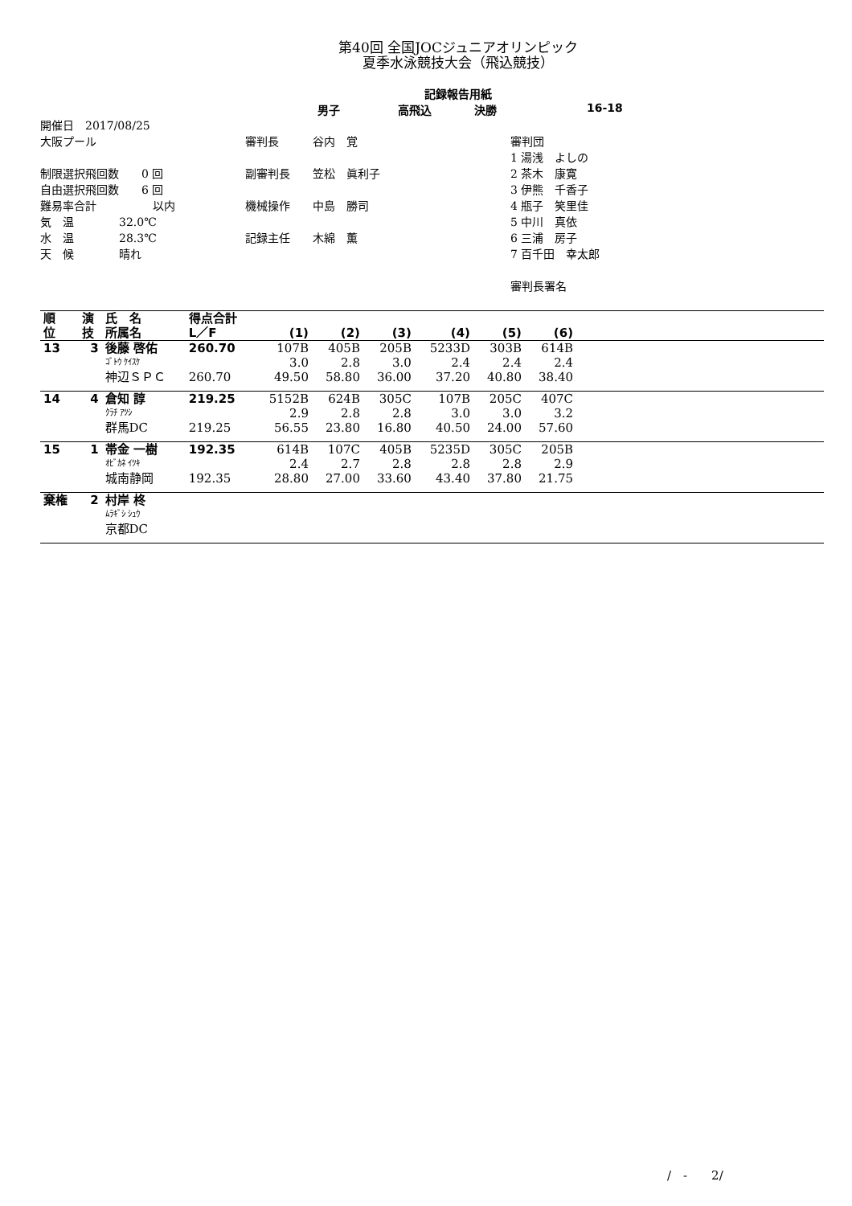第40回 全国JOCジュニアオリンピック
夏季水泳競技大会（飛込競技）
記録報告用紙
男子 高飛込 決勝 16-18
開催日　2017/08/25
大阪プール
制限選択飛回数　　0 回
自由選択飛回数　　6 回
難易率合計　　　　　以内
気　温　　　　32.0℃
水　温　　　　28.3℃
天　候　　　　晴れ
審判長　　　谷内　覚
副審判長　　笠松　眞利子
機械操作　　中島　勝司
記録主任　　木綿　薫
審判団
1 湯浅　よしの
2 茶木　康寛
3 伊熊　千香子
4 瓶子　笑里佳
5 中川　真依
6 三浦　房子
7 百千田　幸太郎
審判長署名
| 順 位 | 演 技 | 氏 名 所属名 | 得点合計 L／F | (1) | (2) | (3) | (4) | (5) | (6) | |
| --- | --- | --- | --- | --- | --- | --- | --- | --- | --- | --- |
| 13 | 3 | 後藤 啓佑 | 260.70 | 107B | 405B | 205B | 5233D | 303B | 614B | |
| | | ｺﾞﾄｳ ｹｲｽｹ | | 3.0 | 2.8 | 3.0 | 2.4 | 2.4 | 2.4 | |
| | | 神辺ＳＰＣ | 260.70 | 49.50 | 58.80 | 36.00 | 37.20 | 40.80 | 38.40 | |
| 14 | 4 | 倉知 諄 | 219.25 | 5152B | 624B | 305C | 107B | 205C | 407C | |
| | | ｸﾗﾁ ｱﾂｼ | | 2.9 | 2.8 | 2.8 | 3.0 | 3.0 | 3.2 | |
| | | 群馬DC | 219.25 | 56.55 | 23.80 | 16.80 | 40.50 | 24.00 | 57.60 | |
| 15 | 1 | 帯金 一樹 | 192.35 | 614B | 107C | 405B | 5235D | 305C | 205B | |
| | | ｵﾋﾞｶﾈ ｲﾂｷ | | 2.4 | 2.7 | 2.8 | 2.8 | 2.8 | 2.9 | |
| | | 城南静岡 | 192.35 | 28.80 | 27.00 | 33.60 | 43.40 | 37.80 | 21.75 | |
| 棄権 | 2 | 村岸 柊 | | | | | | | | |
| | | ﾑﾗｷﾞｼ ｼｭｳ | | | | | | | | |
| | | 京都DC | | | | | | | | |
/　-　　2/